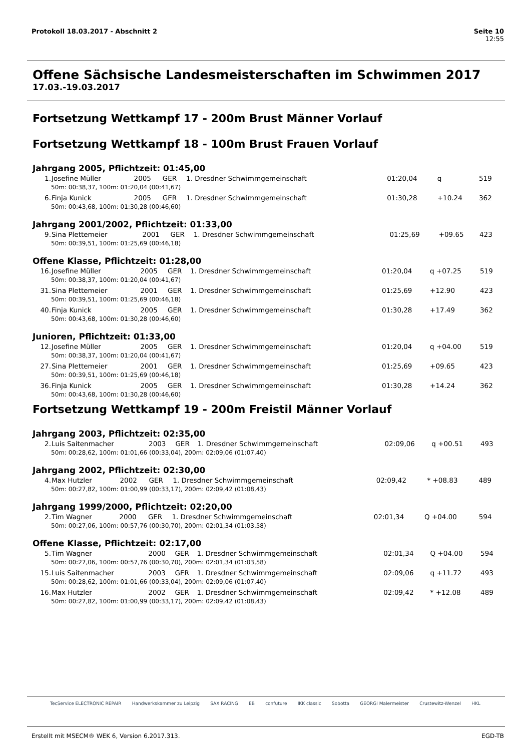Seite 10
12:55
Protokoll 18.03.2017 - Abschnitt 2
Offene Sächsische Landesmeisterschaften im Schwimmen 2017
17.03.-19.03.2017
Fortsetzung Wettkampf 17 - 200m Brust Männer Vorlauf
Fortsetzung Wettkampf 18 - 100m Brust Frauen Vorlauf
Jahrgang 2005, Pflichtzeit: 01:45,00
| 1. | Josefine Müller | 2005 | GER | 1. Dresdner Schwimmgemeinschaft | 01:20,04 | q | 519 |
| 50m: 00:38,37, 100m: 01:20,04 (00:41,67) | | | | | | | |
| 6. | Finja Kunick | 2005 | GER | 1. Dresdner Schwimmgemeinschaft | 01:30,28 | +10.24 | 362 |
| 50m: 00:43,68, 100m: 01:30,28 (00:46,60) | | | | | | | |
Jahrgang 2001/2002, Pflichtzeit: 01:33,00
| 9. | Sina Plettemeier | 2001 | GER | 1. Dresdner Schwimmgemeinschaft | 01:25,69 | +09.65 | 423 |
| 50m: 00:39,51, 100m: 01:25,69 (00:46,18) | | | | | | | |
Offene Klasse, Pflichtzeit: 01:28,00
| 16. | Josefine Müller | 2005 | GER | 1. Dresdner Schwimmgemeinschaft | 01:20,04 | q +07.25 | 519 |
| 50m: 00:38,37, 100m: 01:20,04 (00:41,67) | | | | | | | |
| 31. | Sina Plettemeier | 2001 | GER | 1. Dresdner Schwimmgemeinschaft | 01:25,69 | +12.90 | 423 |
| 50m: 00:39,51, 100m: 01:25,69 (00:46,18) | | | | | | | |
| 40. | Finja Kunick | 2005 | GER | 1. Dresdner Schwimmgemeinschaft | 01:30,28 | +17.49 | 362 |
| 50m: 00:43,68, 100m: 01:30,28 (00:46,60) | | | | | | | |
Junioren, Pflichtzeit: 01:33,00
| 12. | Josefine Müller | 2005 | GER | 1. Dresdner Schwimmgemeinschaft | 01:20,04 | q +04.00 | 519 |
| 50m: 00:38,37, 100m: 01:20,04 (00:41,67) | | | | | | | |
| 27. | Sina Plettemeier | 2001 | GER | 1. Dresdner Schwimmgemeinschaft | 01:25,69 | +09.65 | 423 |
| 50m: 00:39,51, 100m: 01:25,69 (00:46,18) | | | | | | | |
| 36. | Finja Kunick | 2005 | GER | 1. Dresdner Schwimmgemeinschaft | 01:30,28 | +14.24 | 362 |
| 50m: 00:43,68, 100m: 01:30,28 (00:46,60) | | | | | | | |
Fortsetzung Wettkampf 19 - 200m Freistil Männer Vorlauf
Jahrgang 2003, Pflichtzeit: 02:35,00
| 2. | Luis Saitenmacher | 2003 | GER | 1. Dresdner Schwimmgemeinschaft | 02:09,06 | q +00.51 | 493 |
| 50m: 00:28,62, 100m: 01:01,66 (00:33,04), 200m: 02:09,06 (01:07,40) | | | | | | | |
Jahrgang 2002, Pflichtzeit: 02:30,00
| 4. | Max Hutzler | 2002 | GER | 1. Dresdner Schwimmgemeinschaft | 02:09,42 | * +08.83 | 489 |
| 50m: 00:27,82, 100m: 01:00,99 (00:33,17), 200m: 02:09,42 (01:08,43) | | | | | | | |
Jahrgang 1999/2000, Pflichtzeit: 02:20,00
| 2. | Tim Wagner | 2000 | GER | 1. Dresdner Schwimmgemeinschaft | 02:01,34 | Q +04.00 | 594 |
| 50m: 00:27,06, 100m: 00:57,76 (00:30,70), 200m: 02:01,34 (01:03,58) | | | | | | | |
Offene Klasse, Pflichtzeit: 02:17,00
| 5. | Tim Wagner | 2000 | GER | 1. Dresdner Schwimmgemeinschaft | 02:01,34 | Q +04.00 | 594 |
| 50m: 00:27,06, 100m: 00:57,76 (00:30,70), 200m: 02:01,34 (01:03,58) | | | | | | | |
| 15. | Luis Saitenmacher | 2003 | GER | 1. Dresdner Schwimmgemeinschaft | 02:09,06 | q +11.72 | 493 |
| 50m: 00:28,62, 100m: 01:01,66 (00:33,04), 200m: 02:09,06 (01:07,40) | | | | | | | |
| 16. | Max Hutzler | 2002 | GER | 1. Dresdner Schwimmgemeinschaft | 02:09,42 | * +12.08 | 489 |
| 50m: 00:27,82, 100m: 01:00,99 (00:33,17), 200m: 02:09,42 (01:08,43) | | | | | | | |
TecService ELECTRONIC REPAIR Handwerkskammer zu Leipzig SAX RACING EB confuture IKK classic Sobotta GEORGI Malermeister Crustewitz-Wenzel HKL
EGD-TB Erstellt mit MSECM® WEK 6, Version 6.2017.313.